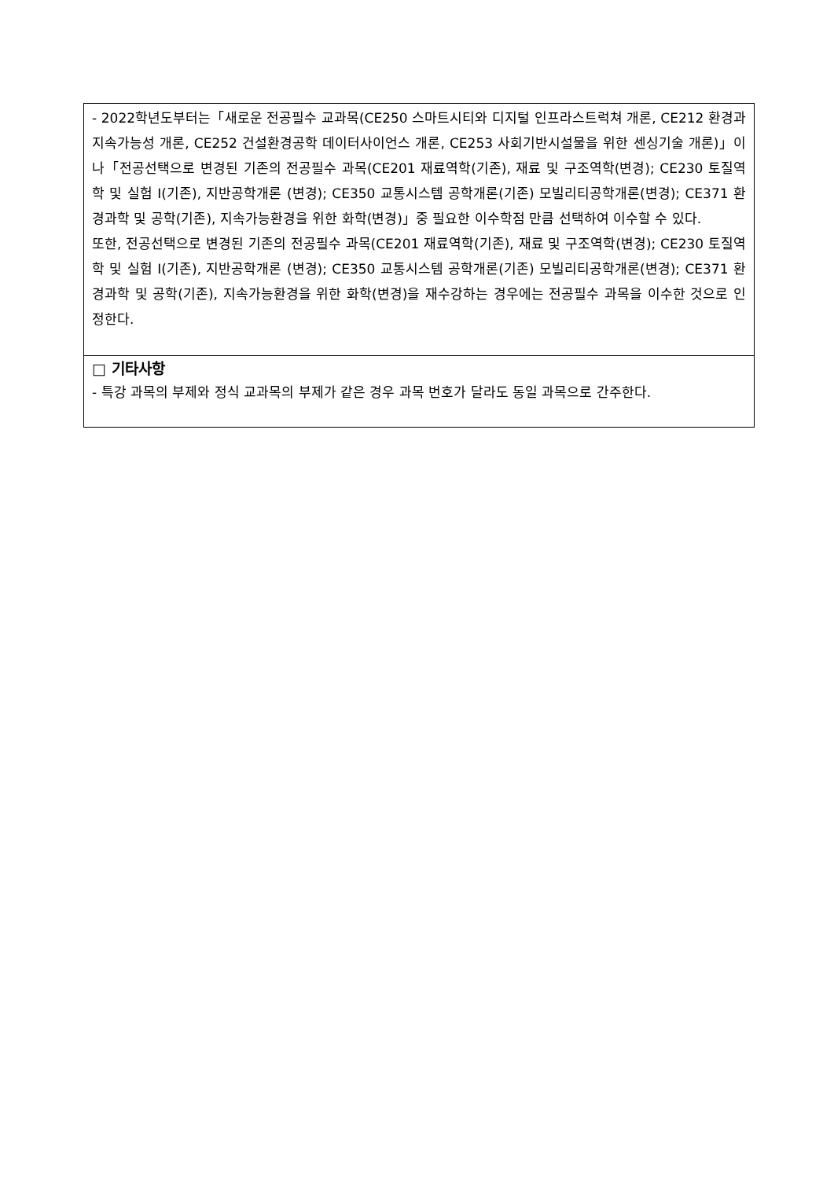- 2022학년도부터는「새로운 전공필수 교과목(CE250 스마트시티와 디지털 인프라스트럭쳐 개론, CE212 환경과 지속가능성 개론, CE252 건설환경공학 데이터사이언스 개론, CE253 사회기반시설물을 위한 센싱기술 개론)」이나「전공선택으로 변경된 기존의 전공필수 과목(CE201 재료역학(기존), 재료 및 구조역학(변경); CE230 토질역학 및 실험 I(기존), 지반공학개론 (변경); CE350 교통시스템 공학개론(기존) 모빌리티공학개론(변경); CE371 환경과학 및 공학(기존), 지속가능환경을 위한 화학(변경)」중 필요한 이수학점 만큼 선택하여 이수할 수 있다.
또한, 전공선택으로 변경된 기존의 전공필수 과목(CE201 재료역학(기존), 재료 및 구조역학(변경); CE230 토질역학 및 실험 I(기존), 지반공학개론 (변경); CE350 교통시스템 공학개론(기존) 모빌리티공학개론(변경); CE371 환경과학 및 공학(기존), 지속가능환경을 위한 화학(변경)을 재수강하는 경우에는 전공필수 과목을 이수한 것으로 인정한다.
□ 기타사항
- 특강 과목의 부제와 정식 교과목의 부제가 같은 경우 과목 번호가 달라도 동일 과목으로 간주한다.